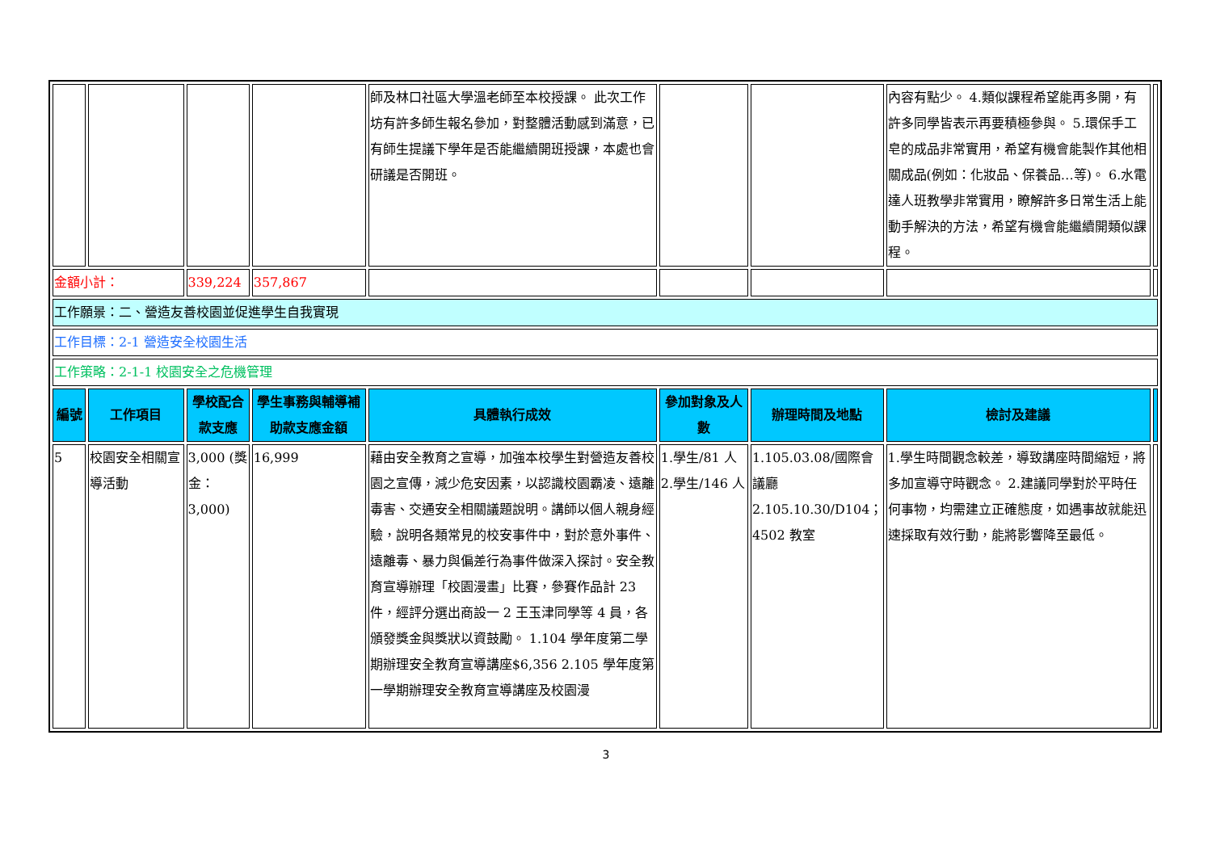| | | | | 師及林口社區大學溫老師至本校授課。 此次工作坊有許多師生報名參加，對整體活動感到滿意，已有師生提議下學年是否能繼續開班授課，本處也會研議是否開班。 | | | 內容有點少。 4.類似課程希望能再多開，有許多同學皆表示再要積極參與。 5.環保手工皂的成品非常實用，希望有機會能製作其他相關成品(例如：化妝品、保養品…等)。 6.水電達人班教學非常實用，瞭解許多日常生活上能動手解決的方法，希望有機會能繼續開類似課程。 | |
| 金額小計： | | 339,224 | 357,867 | | | | | |
| 工作願景：二、營造友善校園並促進學生自我實現 | | | | | | | | |
| 工作目標：2-1 營造安全校園生活 | | | | | | | | |
| 工作策略：2-1-1 校園安全之危機管理 | | | | | | | | |
| 編號 | 工作項目 | 學校配合款支應 | 學生事務與輔導補助款支應金額 | 具體執行成效 | 參加對象及人數 | 辦理時間及地點 | 檢討及建議 | |
| 5 | 校園安全相關宣導活動 | 3,000 (獎金：3,000) | 16,999 | 藉由安全教育之宣導，加強本校學生對營造友善校園之宣傳，減少危安因素，以認識校園霸凌、遠離毒害、交通安全相關議題說明。講師以個人親身經驗，說明各類常見的校安事件中，對於意外事件、遠離毒、暴力與偏差行為事件做深入探討。安全教育宣導辦理「校園漫畫」比賽，參賽作品計 23 件，經評分選出商設一 2 王玉津同學等 4 員，各頒發獎金與獎狀以資鼓勵。 1.104 學年度第二學期辦理安全教育宣導講座$6,356 2.105 學年度第一學期辦理安全教育宣導講座及校園漫 | 1.學生/81 人 2.學生/146 人 | 1.105.03.08/國際會議廳 2.105.10.30/D104；4502 教室 | 1.學生時間觀念較差，導致講座時間縮短，將多加宣導守時觀念。 2.建議同學對於平時任何事物，均需建立正確態度，如遇事故就能迅速採取有效行動，能將影響降至最低。 | |
3